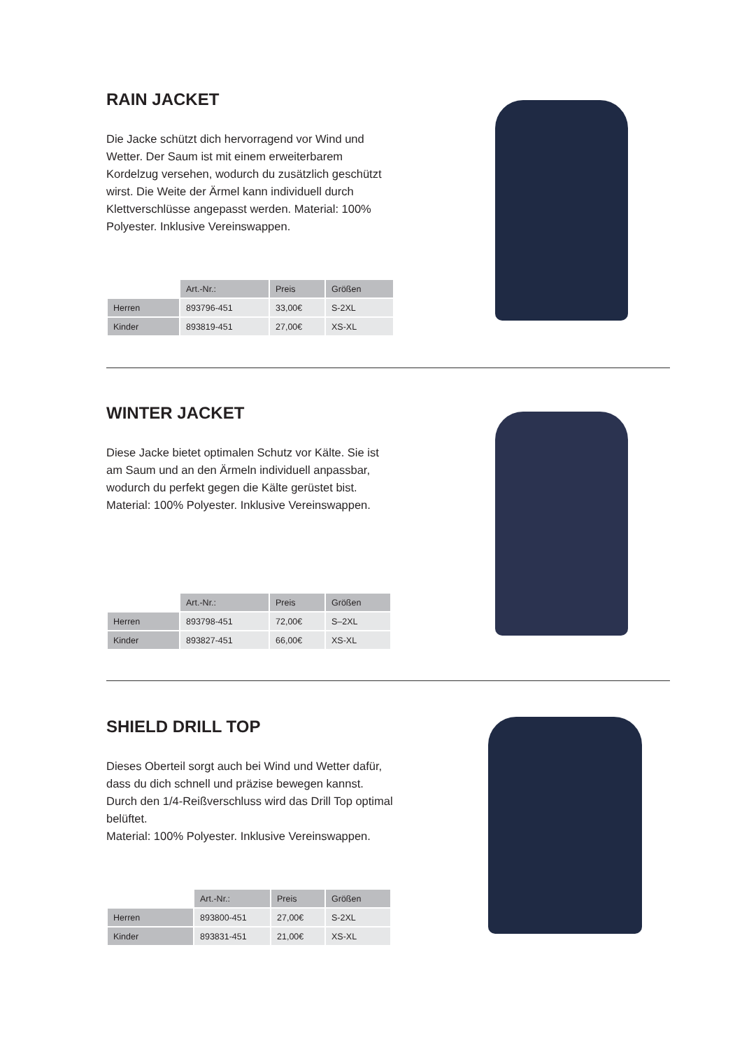RAIN JACKET
Die Jacke schützt dich hervorragend vor Wind und Wetter. Der Saum ist mit einem erweiterbarem Kordelzug versehen, wodurch du zusätzlich geschützt wirst. Die Weite der Ärmel kann individuell durch Klettverschlüsse angepasst werden. Material: 100% Polyester. Inklusive Vereinswappen.
| | Art.-Nr.: | Preis | Größen |
| --- | --- | --- | --- |
| Herren | 893796-451 | 33,00€ | S-2XL |
| Kinder | 893819-451 | 27,00€ | XS-XL |
WINTER JACKET
Diese Jacke bietet optimalen Schutz vor Kälte. Sie ist am Saum und an den Ärmeln individuell anpassbar, wodurch du perfekt gegen die Kälte gerüstet bist.
Material: 100% Polyester. Inklusive Vereinswappen.
| | Art.-Nr.: | Preis | Größen |
| --- | --- | --- | --- |
| Herren | 893798-451 | 72,00€ | S–2XL |
| Kinder | 893827-451 | 66,00€ | XS-XL |
SHIELD DRILL TOP
Dieses Oberteil sorgt auch bei Wind und Wetter dafür, dass du dich schnell und präzise bewegen kannst. Durch den 1/4-Reißverschluss wird das Drill Top optimal belüftet.
Material: 100% Polyester. Inklusive Vereinswappen.
| | Art.-Nr.: | Preis | Größen |
| --- | --- | --- | --- |
| Herren | 893800-451 | 27,00€ | S-2XL |
| Kinder | 893831-451 | 21,00€ | XS-XL |